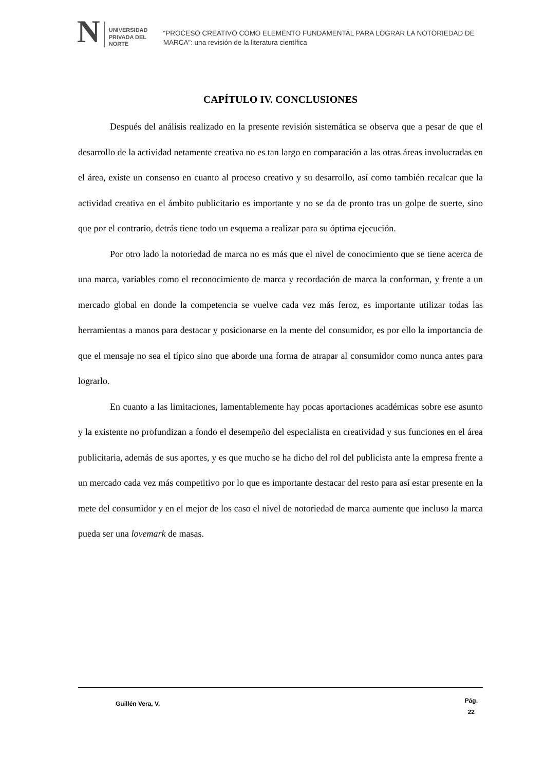N UNIVERSIDAD
PRIVADA DEL NORTE
“PROCESO CREATIVO COMO ELEMENTO FUNDAMENTAL PARA LOGRAR LA NOTORIEDAD DE MARCA”: una revisión de la literatura científica
CAPÍTULO IV. CONCLUSIONES
Después del análisis realizado en la presente revisión sistemática se observa que a pesar de que el desarrollo de la actividad netamente creativa no es tan largo en comparación a las otras áreas involucradas en el área, existe un consenso en cuanto al proceso creativo y su desarrollo, así como también recalcar que la actividad creativa en el ámbito publicitario es importante y no se da de pronto tras un golpe de suerte, sino que por el contrario, detrás tiene todo un esquema a realizar para su óptima ejecución.
Por otro lado la notoriedad de marca no es más que el nivel de conocimiento que se tiene acerca de una marca, variables como el reconocimiento de marca y recordación de marca la conforman, y frente a un mercado global en donde la competencia se vuelve cada vez más feroz, es importante utilizar todas las herramientas a manos para destacar y posicionarse en la mente del consumidor, es por ello la importancia de que el mensaje no sea el típico sino que aborde una forma de atrapar al consumidor como nunca antes para lograrlo.
En cuanto a las limitaciones, lamentablemente hay pocas aportaciones académicas sobre ese asunto y la existente no profundizan a fondo el desempeño del especialista en creatividad y sus funciones en el área publicitaria, además de sus aportes, y es que mucho se ha dicho del rol del publicista ante la empresa frente a un mercado cada vez más competitivo por lo que es importante destacar del resto para así estar presente en la mete del consumidor y en el mejor de los caso el nivel de notoriedad de marca aumente que incluso la marca pueda ser una lovemark de masas.
Guillén Vera, V.
Pág.
22